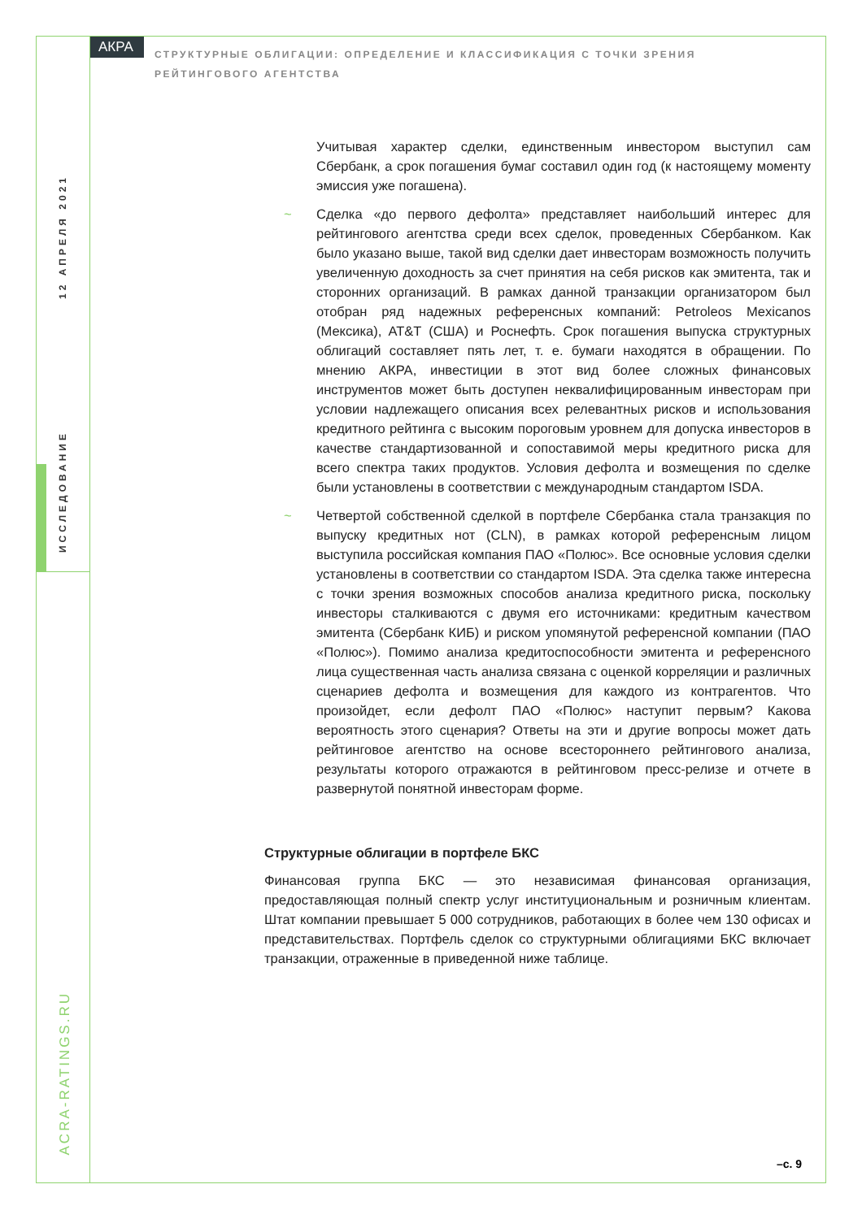АКРА
СТРУКТУРНЫЕ ОБЛИГАЦИИ: ОПРЕДЕЛЕНИЕ И КЛАССИФИКАЦИЯ С ТОЧКИ ЗРЕНИЯ РЕЙТИНГОВОГО АГЕНТСТВА
12 АПРЕЛЯ 2021
ИССЛЕДОВАНИЕ
ACRA-RATINGS.RU
Учитывая характер сделки, единственным инвестором выступил сам Сбербанк, а срок погашения бумаг составил один год (к настоящему моменту эмиссия уже погашена).
~ Сделка «до первого дефолта» представляет наибольший интерес для рейтингового агентства среди всех сделок, проведенных Сбербанком. Как было указано выше, такой вид сделки дает инвесторам возможность получить увеличенную доходность за счет принятия на себя рисков как эмитента, так и сторонних организаций. В рамках данной транзакции организатором был отобран ряд надежных референсных компаний: Petroleos Mexicanos (Мексика), AT&T (США) и Роснефть. Срок погашения выпуска структурных облигаций составляет пять лет, т. е. бумаги находятся в обращении. По мнению АКРА, инвестиции в этот вид более сложных финансовых инструментов может быть доступен неквалифицированным инвесторам при условии надлежащего описания всех релевантных рисков и использования кредитного рейтинга с высоким пороговым уровнем для допуска инвесторов в качестве стандартизованной и сопоставимой меры кредитного риска для всего спектра таких продуктов. Условия дефолта и возмещения по сделке были установлены в соответствии с международным стандартом ISDA.
~ Четвертой собственной сделкой в портфеле Сбербанка стала транзакция по выпуску кредитных нот (CLN), в рамках которой референсным лицом выступила российская компания ПАО «Полюс». Все основные условия сделки установлены в соответствии со стандартом ISDA. Эта сделка также интересна с точки зрения возможных способов анализа кредитного риска, поскольку инвесторы сталкиваются с двумя его источниками: кредитным качеством эмитента (Сбербанк КИБ) и риском упомянутой референсной компании (ПАО «Полюс»). Помимо анализа кредитоспособности эмитента и референсного лица существенная часть анализа связана с оценкой корреляции и различных сценариев дефолта и возмещения для каждого из контрагентов. Что произойдет, если дефолт ПАО «Полюс» наступит первым? Какова вероятность этого сценария? Ответы на эти и другие вопросы может дать рейтинговое агентство на основе всестороннего рейтингового анализа, результаты которого отражаются в рейтинговом пресс-релизе и отчете в развернутой понятной инвесторам форме.
Структурные облигации в портфеле БКС
Финансовая группа БКС — это независимая финансовая организация, предоставляющая полный спектр услуг институциональным и розничным клиентам. Штат компании превышает 5 000 сотрудников, работающих в более чем 130 офисах и представительствах. Портфель сделок со структурными облигациями БКС включает транзакции, отраженные в приведенной ниже таблице.
–с. 9